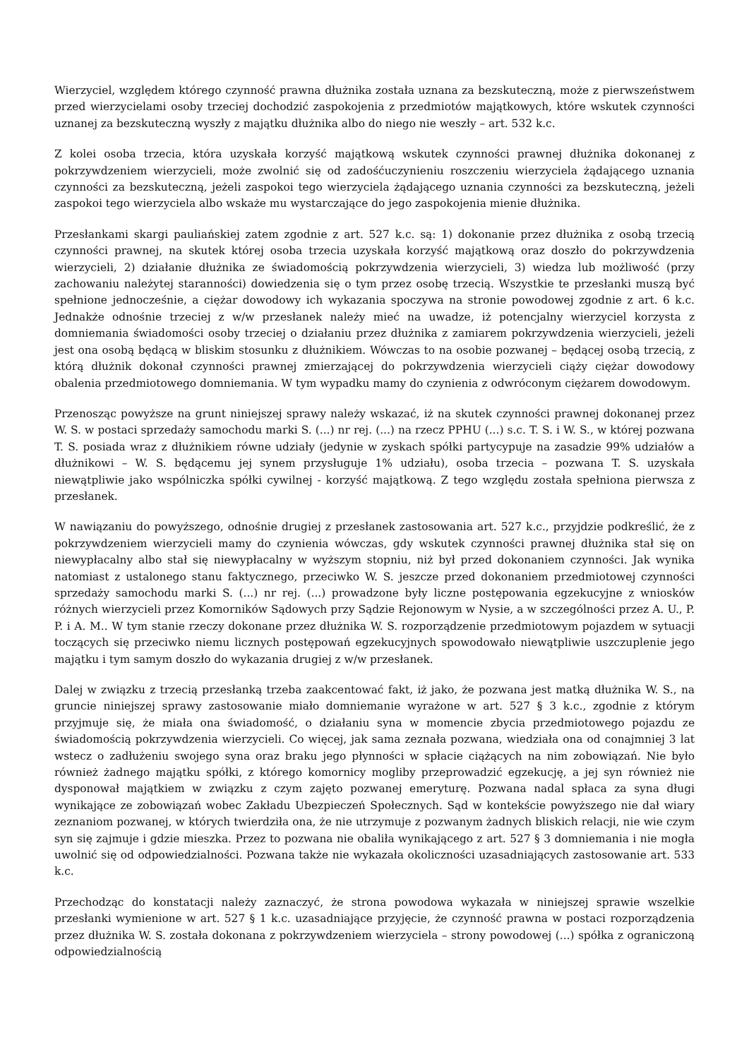Wierzyciel, względem którego czynność prawna dłużnika została uznana za bezskuteczną, może z pierwszeństwem przed wierzycielami osoby trzeciej dochodzić zaspokojenia z przedmiotów majątkowych, które wskutek czynności uznanej za bezskuteczną wyszły z majątku dłużnika albo do niego nie weszły – art. 532 k.c.
Z kolei osoba trzecia, która uzyskała korzyść majątkową wskutek czynności prawnej dłużnika dokonanej z pokrzywdzeniem wierzycieli, może zwolnić się od zadośćuczynieniu roszczeniu wierzyciela żądającego uznania czynności za bezskuteczną, jeżeli zaspokoi tego wierzyciela żądającego uznania czynności za bezskuteczną, jeżeli zaspokoi tego wierzyciela albo wskaże mu wystarczające do jego zaspokojenia mienie dłużnika.
Przesłankami skargi pauliańskiej zatem zgodnie z art. 527 k.c. są: 1) dokonanie przez dłużnika z osobą trzecią czynności prawnej, na skutek której osoba trzecia uzyskała korzyść majątkową oraz doszło do pokrzywdzenia wierzycieli, 2) działanie dłużnika ze świadomością pokrzywdzenia wierzycieli, 3) wiedza lub możliwość (przy zachowaniu należytej staranności) dowiedzenia się o tym przez osobę trzecią. Wszystkie te przesłanki muszą być spełnione jednocześnie, a ciężar dowodowy ich wykazania spoczywa na stronie powodowej zgodnie z art. 6 k.c. Jednakże odnośnie trzeciej z w/w przesłanek należy mieć na uwadze, iż potencjalny wierzyciel korzysta z domniemania świadomości osoby trzeciej o działaniu przez dłużnika z zamiarem pokrzywdzenia wierzycieli, jeżeli jest ona osobą będącą w bliskim stosunku z dłużnikiem. Wówczas to na osobie pozwanej – będącej osobą trzecią, z którą dłużnik dokonał czynności prawnej zmierzającej do pokrzywdzenia wierzycieli ciąży ciężar dowodowy obalenia przedmiotowego domniemania. W tym wypadku mamy do czynienia z odwróconym ciężarem dowodowym.
Przenosząc powyższe na grunt niniejszej sprawy należy wskazać, iż na skutek czynności prawnej dokonanej przez W. S. w postaci sprzedaży samochodu marki S. (...) nr rej. (...) na rzecz PPHU (...) s.c. T. S. i W. S., w której pozwana T. S. posiada wraz z dłużnikiem równe udziały (jedynie w zyskach spółki partycypuje na zasadzie 99% udziałów a dłużnikowi – W. S. będącemu jej synem przysługuje 1% udziału), osoba trzecia – pozwana T. S. uzyskała niewątpliwie jako wspólniczka spółki cywilnej - korzyść majątkową. Z tego względu została spełniona pierwsza z przesłanek.
W nawiązaniu do powyższego, odnośnie drugiej z przesłanek zastosowania art. 527 k.c., przyjdzie podkreślić, że z pokrzywdzeniem wierzycieli mamy do czynienia wówczas, gdy wskutek czynności prawnej dłużnika stał się on niewypłacalny albo stał się niewypłacalny w wyższym stopniu, niż był przed dokonaniem czynności. Jak wynika natomiast z ustalonego stanu faktycznego, przeciwko W. S. jeszcze przed dokonaniem przedmiotowej czynności sprzedaży samochodu marki S. (...) nr rej. (...) prowadzone były liczne postępowania egzekucyjne z wniosków różnych wierzycieli przez Komorników Sądowych przy Sądzie Rejonowym w Nysie, a w szczególności przez A. U., P. P. i A. M.. W tym stanie rzeczy dokonane przez dłużnika W. S. rozporządzenie przedmiotowym pojazdem w sytuacji toczących się przeciwko niemu licznych postępowań egzekucyjnych spowodowało niewątpliwie uszczuplenie jego majątku i tym samym doszło do wykazania drugiej z w/w przesłanek.
Dalej w związku z trzecią przesłanką trzeba zaakcentować fakt, iż jako, że pozwana jest matką dłużnika W. S., na gruncie niniejszej sprawy zastosowanie miało domniemanie wyrażone w art. 527 § 3 k.c., zgodnie z którym przyjmuje się, że miała ona świadomość, o działaniu syna w momencie zbycia przedmiotowego pojazdu ze świadomością pokrzywdzenia wierzycieli. Co więcej, jak sama zeznała pozwana, wiedziała ona od conajmniej 3 lat wstecz o zadłużeniu swojego syna oraz braku jego płynności w spłacie ciążących na nim zobowiązań. Nie było również żadnego majątku spółki, z którego komornicy mogliby przeprowadzić egzekucję, a jej syn również nie dysponował majątkiem w związku z czym zajęto pozwanej emeryturę. Pozwana nadal spłaca za syna długi wynikające ze zobowiązań wobec Zakładu Ubezpieczeń Społecznych. Sąd w kontekście powyższego nie dał wiary zeznaniom pozwanej, w których twierdziła ona, że nie utrzymuje z pozwanym żadnych bliskich relacji, nie wie czym syn się zajmuje i gdzie mieszka. Przez to pozwana nie obaliła wynikającego z art. 527 § 3 domniemania i nie mogła uwolnić się od odpowiedzialności. Pozwana także nie wykazała okoliczności uzasadniających zastosowanie art. 533 k.c.
Przechodząc do konstatacji należy zaznaczyć, że strona powodowa wykazała w niniejszej sprawie wszelkie przesłanki wymienione w art. 527 § 1 k.c. uzasadniające przyjęcie, że czynność prawna w postaci rozporządzenia przez dłużnika W. S. została dokonana z pokrzywdzeniem wierzyciela – strony powodowej (...) spółka z ograniczoną odpowiedzialnością